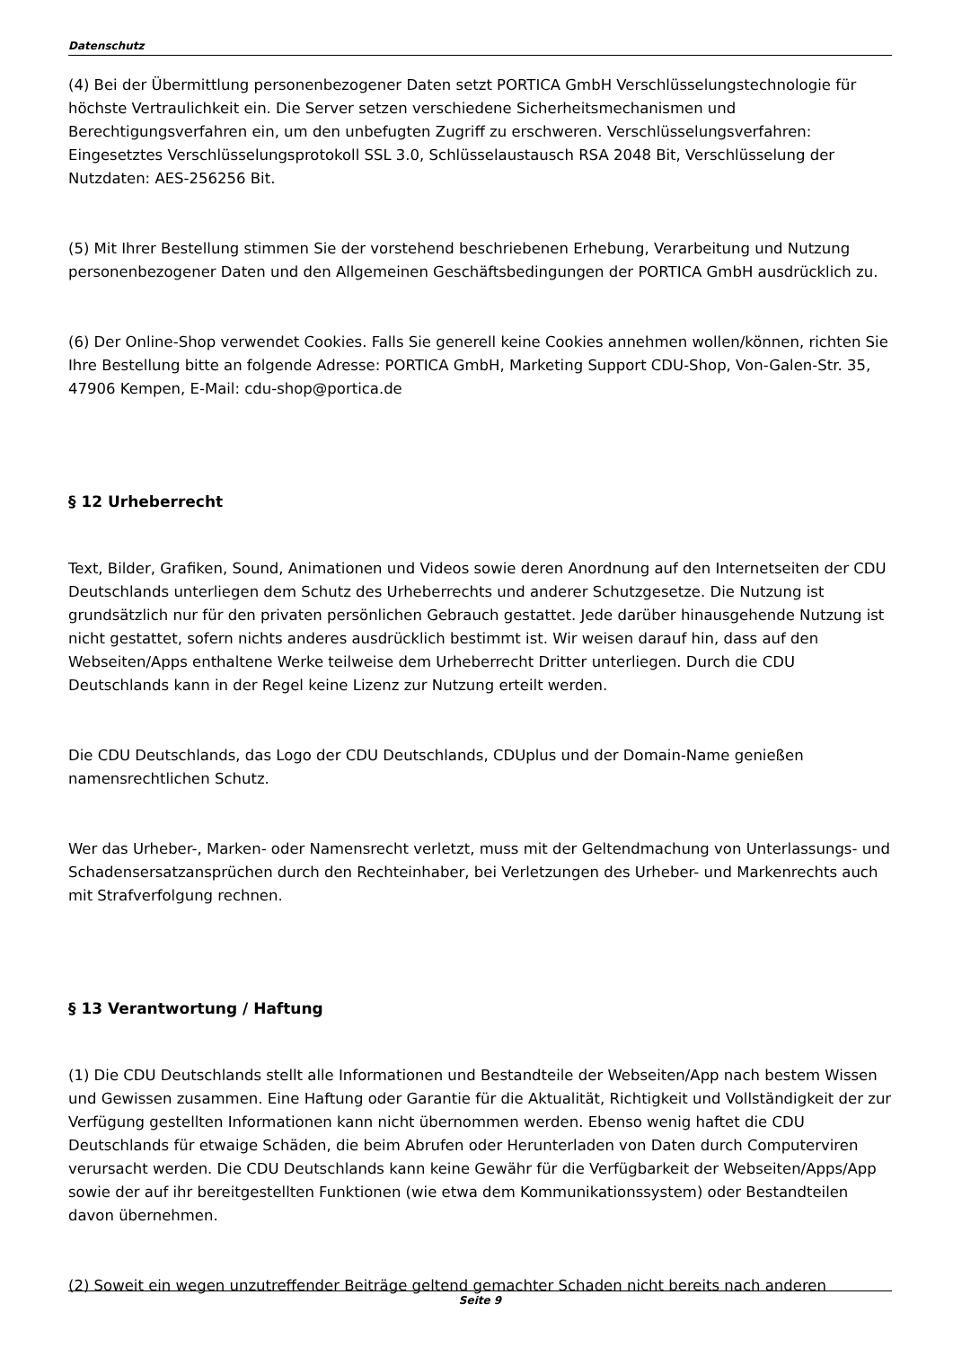Datenschutz
(4) Bei der Übermittlung personenbezogener Daten setzt PORTICA GmbH Verschlüsselungstechnologie für höchste Vertraulichkeit ein. Die Server setzen verschiedene Sicherheitsmechanismen und Berechtigungsverfahren ein, um den unbefugten Zugriff zu erschweren. Verschlüsselungsverfahren: Eingesetztes Verschlüsselungsprotokoll SSL 3.0, Schlüsselaustausch RSA 2048 Bit, Verschlüsselung der Nutzdaten: AES-256256 Bit.
(5) Mit Ihrer Bestellung stimmen Sie der vorstehend beschriebenen Erhebung, Verarbeitung und Nutzung personenbezogener Daten und den Allgemeinen Geschäftsbedingungen der PORTICA GmbH ausdrücklich zu.
(6) Der Online-Shop verwendet Cookies. Falls Sie generell keine Cookies annehmen wollen/können, richten Sie Ihre Bestellung bitte an folgende Adresse: PORTICA GmbH, Marketing Support CDU-Shop, Von-Galen-Str. 35, 47906 Kempen, E-Mail: cdu-shop@portica.de
§ 12 Urheberrecht
Text, Bilder, Grafiken, Sound, Animationen und Videos sowie deren Anordnung auf den Internetseiten der CDU Deutschlands unterliegen dem Schutz des Urheberrechts und anderer Schutzgesetze. Die Nutzung ist grundsätzlich nur für den privaten persönlichen Gebrauch gestattet. Jede darüber hinausgehende Nutzung ist nicht gestattet, sofern nichts anderes ausdrücklich bestimmt ist. Wir weisen darauf hin, dass auf den Webseiten/Apps enthaltene Werke teilweise dem Urheberrecht Dritter unterliegen. Durch die CDU Deutschlands kann in der Regel keine Lizenz zur Nutzung erteilt werden.
Die CDU Deutschlands, das Logo der CDU Deutschlands, CDUplus und der Domain-Name genießen namensrechtlichen Schutz.
Wer das Urheber-, Marken- oder Namensrecht verletzt, muss mit der Geltendmachung von Unterlassungs- und Schadensersatzansprüchen durch den Rechteinhaber, bei Verletzungen des Urheber- und Markenrechts auch mit Strafverfolgung rechnen.
§ 13 Verantwortung / Haftung
(1) Die CDU Deutschlands stellt alle Informationen und Bestandteile der Webseiten/App nach bestem Wissen und Gewissen zusammen. Eine Haftung oder Garantie für die Aktualität, Richtigkeit und Vollständigkeit der zur Verfügung gestellten Informationen kann nicht übernommen werden. Ebenso wenig haftet die CDU Deutschlands für etwaige Schäden, die beim Abrufen oder Herunterladen von Daten durch Computerviren verursacht werden. Die CDU Deutschlands kann keine Gewähr für die Verfügbarkeit der Webseiten/Apps/App sowie der auf ihr bereitgestellten Funktionen (wie etwa dem Kommunikationssystem) oder Bestandteilen davon übernehmen.
(2) Soweit ein wegen unzutreffender Beiträge geltend gemachter Schaden nicht bereits nach anderen
Seite 9